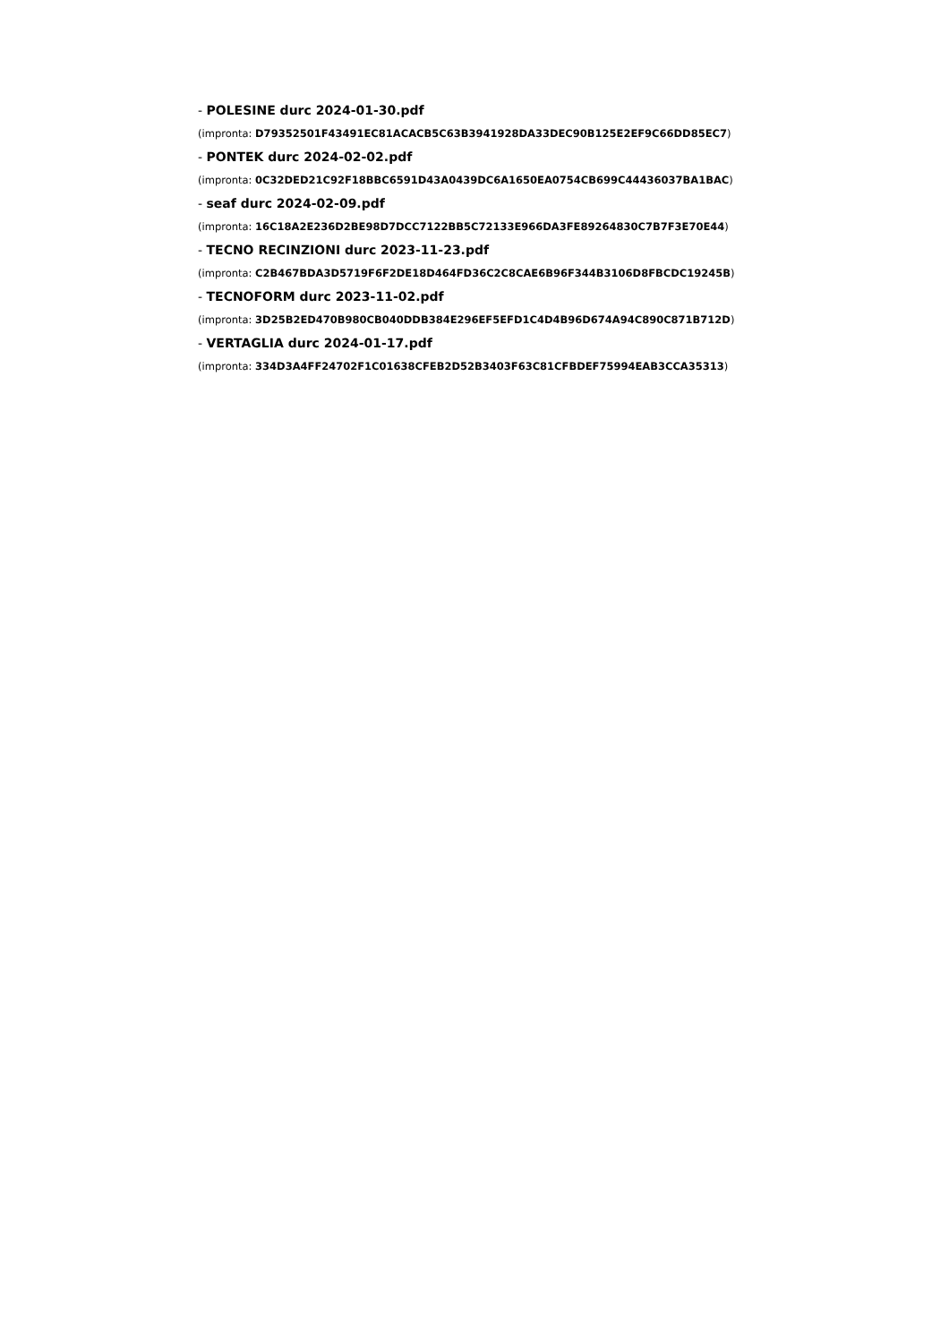- POLESINE durc 2024-01-30.pdf
(impronta: D79352501F43491EC81ACACB5C63B3941928DA33DEC90B125E2EF9C66DD85EC7)
- PONTEK durc 2024-02-02.pdf
(impronta: 0C32DED21C92F18BBC6591D43A0439DC6A1650EA0754CB699C44436037BA1BAC)
- seaf durc 2024-02-09.pdf
(impronta: 16C18A2E236D2BE98D7DCC7122BB5C72133E966DA3FE89264830C7B7F3E70E44)
- TECNO RECINZIONI durc 2023-11-23.pdf
(impronta: C2B467BDA3D5719F6F2DE18D464FD36C2C8CAE6B96F344B3106D8FBCDC19245B)
- TECNOFORM durc 2023-11-02.pdf
(impronta: 3D25B2ED470B980CB040DDB384E296EF5EFD1C4D4B96D674A94C890C871B712D)
- VERTAGLIA durc 2024-01-17.pdf
(impronta: 334D3A4FF24702F1C01638CFEB2D52B3403F63C81CFBDEF75994EAB3CCA35313)